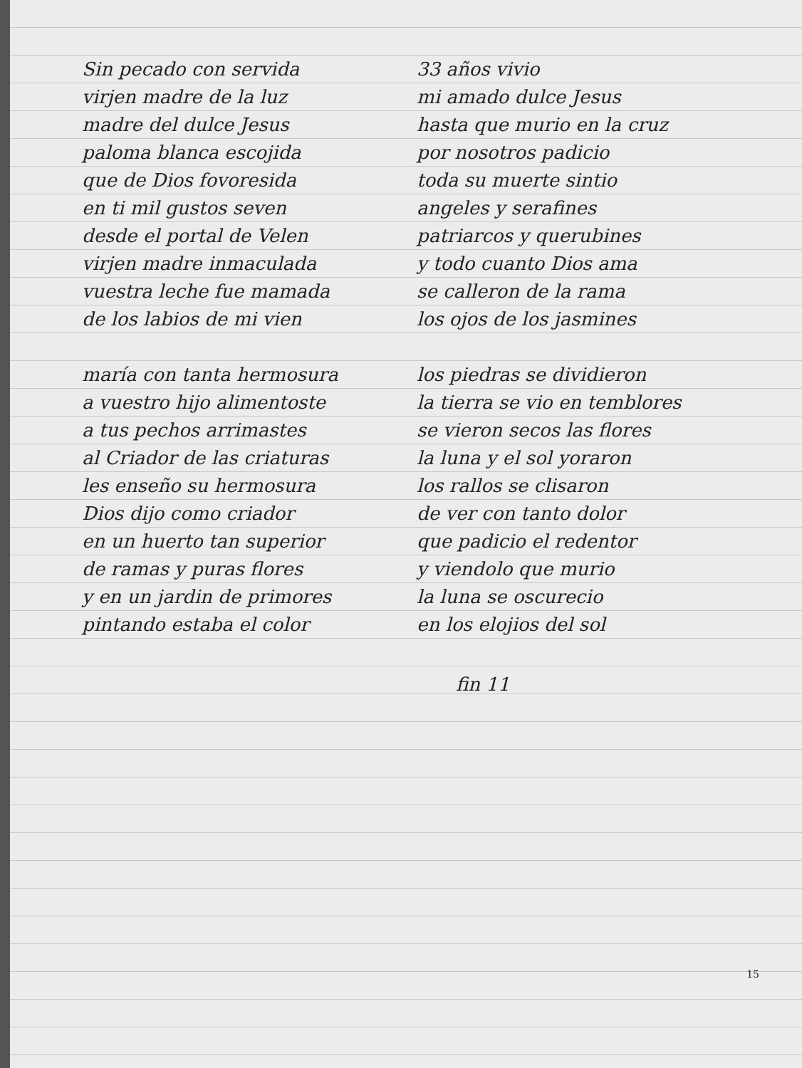Sin pecado con servida
virjen madre de la luz
madre del dulce Jesus
paloma blanca escojida
que de Dios fovoresida
en ti mil gustos seven
desde el portal de Velen
virjen madre inmaculada
vuestra leche fue mamada
de los labios de mi vien
maría con tanta hermosura
a vuestro hijo alimentoste
a tus pechos arrimastes
al Criador de las criaturas
les enseño su hermosura
Dios dijo como criador
en un huerto tan superior
de ramas y puras flores
y en un jardin de primores
pintando estaba el color
33 años vivio
mi amado dulce Jesus
hasta que murio en la cruz
por nosotros padicio
toda su muerte sintio
angeles y serafines
patriarcos y querubines
y todo cuanto Dios ama
se calleron de la rama
los ojos de los jasmines
los piedras se dividieron
la tierra se vio en temblores
se vieron secos las flores
la luna y el sol yoraron
los rallos se clisaron
de ver con tanto dolor
que padicio el redentor
y viendolo que murio
la luna se oscurecio
en los elojios del sol
fin 11
15